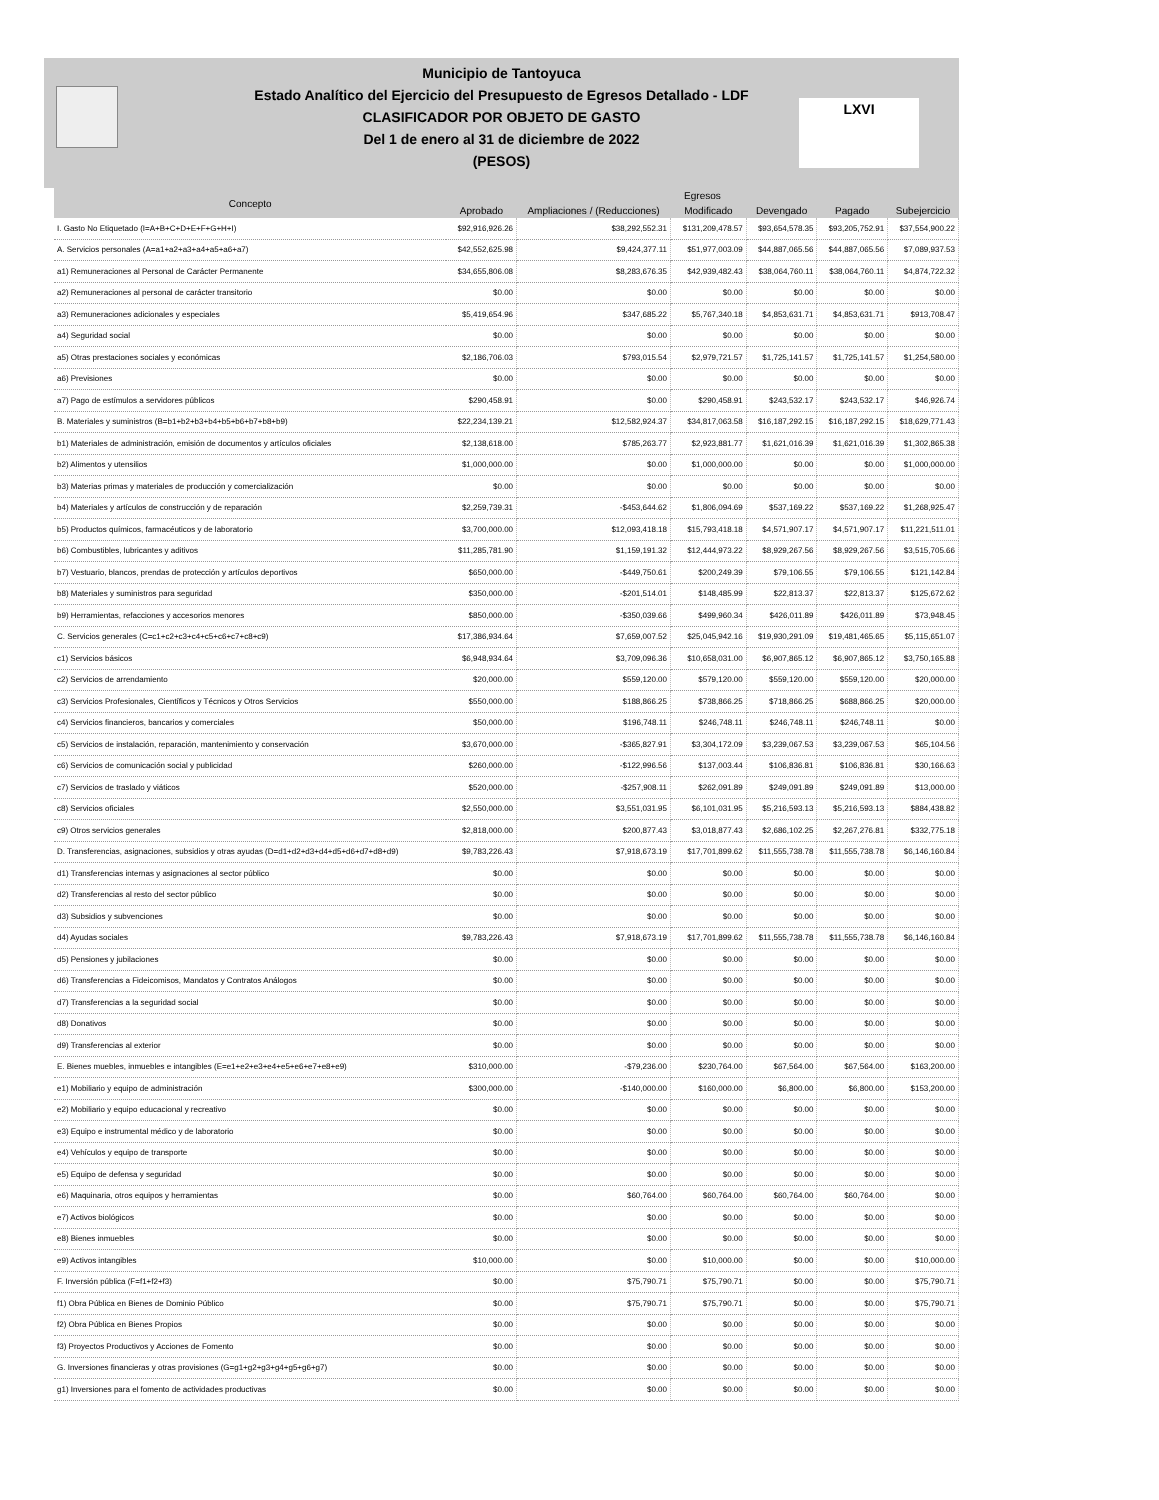LXVI
Municipio de Tantoyuca
Estado Analítico del Ejercicio del Presupuesto de Egresos Detallado - LDF
CLASIFICADOR POR OBJETO DE GASTO
Del 1 de enero al 31 de diciembre de 2022
(PESOS)
| Concepto | Egresos | | | | | |
| --- | --- | --- | --- | --- | --- | --- |
| | Aprobado | Ampliaciones / (Reducciones) | Modificado | Devengado | Pagado | Subejercicio |
| I. Gasto No Etiquetado (I=A+B+C+D+E+F+G+H+I) | $92,916,926.26 | $38,292,552.31 | $131,209,478.57 | $93,654,578.35 | $93,205,752.91 | $37,554,900.22 |
| A. Servicios personales (A=a1+a2+a3+a4+a5+a6+a7) | $42,552,625.98 | $9,424,377.11 | $51,977,003.09 | $44,887,065.56 | $44,887,065.56 | $7,089,937.53 |
| a1) Remuneraciones al Personal de Carácter Permanente | $34,655,806.08 | $8,283,676.35 | $42,939,482.43 | $38,064,760.11 | $38,064,760.11 | $4,874,722.32 |
| a2) Remuneraciones al personal de carácter transitorio | $0.00 | $0.00 | $0.00 | $0.00 | $0.00 | $0.00 |
| a3) Remuneraciones adicionales y especiales | $5,419,654.96 | $347,685.22 | $5,767,340.18 | $4,853,631.71 | $4,853,631.71 | $913,708.47 |
| a4) Seguridad social | $0.00 | $0.00 | $0.00 | $0.00 | $0.00 | $0.00 |
| a5) Otras prestaciones sociales y económicas | $2,186,706.03 | $793,015.54 | $2,979,721.57 | $1,725,141.57 | $1,725,141.57 | $1,254,580.00 |
| a6) Previsiones | $0.00 | $0.00 | $0.00 | $0.00 | $0.00 | $0.00 |
| a7) Pago de estímulos a servidores públicos | $290,458.91 | $0.00 | $290,458.91 | $243,532.17 | $243,532.17 | $46,926.74 |
| B. Materiales y suministros (B=b1+b2+b3+b4+b5+b6+b7+b8+b9) | $22,234,139.21 | $12,582,924.37 | $34,817,063.58 | $16,187,292.15 | $16,187,292.15 | $18,629,771.43 |
| b1) Materiales de administración, emisión de documentos y artículos oficiales | $2,138,618.00 | $785,263.77 | $2,923,881.77 | $1,621,016.39 | $1,621,016.39 | $1,302,865.38 |
| b2) Alimentos y utensilios | $1,000,000.00 | $0.00 | $1,000,000.00 | $0.00 | $0.00 | $1,000,000.00 |
| b3) Materias primas y materiales de producción y comercialización | $0.00 | $0.00 | $0.00 | $0.00 | $0.00 | $0.00 |
| b4) Materiales y artículos de construcción y de reparación | $2,259,739.31 | -$453,644.62 | $1,806,094.69 | $537,169.22 | $537,169.22 | $1,268,925.47 |
| b5) Productos químicos, farmacéuticos y de laboratorio | $3,700,000.00 | $12,093,418.18 | $15,793,418.18 | $4,571,907.17 | $4,571,907.17 | $11,221,511.01 |
| b6) Combustibles, lubricantes y aditivos | $11,285,781.90 | $1,159,191.32 | $12,444,973.22 | $8,929,267.56 | $8,929,267.56 | $3,515,705.66 |
| b7) Vestuario, blancos, prendas de protección y artículos deportivos | $650,000.00 | -$449,750.61 | $200,249.39 | $79,106.55 | $79,106.55 | $121,142.84 |
| b8) Materiales y suministros para seguridad | $350,000.00 | -$201,514.01 | $148,485.99 | $22,813.37 | $22,813.37 | $125,672.62 |
| b9) Herramientas, refacciones y accesorios menores | $850,000.00 | -$350,039.66 | $499,960.34 | $426,011.89 | $426,011.89 | $73,948.45 |
| C. Servicios generales (C=c1+c2+c3+c4+c5+c6+c7+c8+c9) | $17,386,934.64 | $7,659,007.52 | $25,045,942.16 | $19,930,291.09 | $19,481,465.65 | $5,115,651.07 |
| c1) Servicios básicos | $6,948,934.64 | $3,709,096.36 | $10,658,031.00 | $6,907,865.12 | $6,907,865.12 | $3,750,165.88 |
| c2) Servicios de arrendamiento | $20,000.00 | $559,120.00 | $579,120.00 | $559,120.00 | $559,120.00 | $20,000.00 |
| c3) Servicios Profesionales, Científicos y Técnicos y Otros Servicios | $550,000.00 | $188,866.25 | $738,866.25 | $718,866.25 | $688,866.25 | $20,000.00 |
| c4) Servicios financieros, bancarios y comerciales | $50,000.00 | $196,748.11 | $246,748.11 | $246,748.11 | $246,748.11 | $0.00 |
| c5) Servicios de instalación, reparación, mantenimiento y conservación | $3,670,000.00 | -$365,827.91 | $3,304,172.09 | $3,239,067.53 | $3,239,067.53 | $65,104.56 |
| c6) Servicios de comunicación social y publicidad | $260,000.00 | -$122,996.56 | $137,003.44 | $106,836.81 | $106,836.81 | $30,166.63 |
| c7) Servicios de traslado y viáticos | $520,000.00 | -$257,908.11 | $262,091.89 | $249,091.89 | $249,091.89 | $13,000.00 |
| c8) Servicios oficiales | $2,550,000.00 | $3,551,031.95 | $6,101,031.95 | $5,216,593.13 | $5,216,593.13 | $884,438.82 |
| c9) Otros servicios generales | $2,818,000.00 | $200,877.43 | $3,018,877.43 | $2,686,102.25 | $2,267,276.81 | $332,775.18 |
| D. Transferencias, asignaciones, subsidios y otras ayudas (D=d1+d2+d3+d4+d5+d6+d7+d8+d9) | $9,783,226.43 | $7,918,673.19 | $17,701,899.62 | $11,555,738.78 | $11,555,738.78 | $6,146,160.84 |
| d1) Transferencias internas y asignaciones al sector público | $0.00 | $0.00 | $0.00 | $0.00 | $0.00 | $0.00 |
| d2) Transferencias al resto del sector público | $0.00 | $0.00 | $0.00 | $0.00 | $0.00 | $0.00 |
| d3) Subsidios y subvenciones | $0.00 | $0.00 | $0.00 | $0.00 | $0.00 | $0.00 |
| d4) Ayudas sociales | $9,783,226.43 | $7,918,673.19 | $17,701,899.62 | $11,555,738.78 | $11,555,738.78 | $6,146,160.84 |
| d5) Pensiones y jubilaciones | $0.00 | $0.00 | $0.00 | $0.00 | $0.00 | $0.00 |
| d6) Transferencias a Fideicomisos, Mandatos y Contratos Análogos | $0.00 | $0.00 | $0.00 | $0.00 | $0.00 | $0.00 |
| d7) Transferencias a la seguridad social | $0.00 | $0.00 | $0.00 | $0.00 | $0.00 | $0.00 |
| d8) Donativos | $0.00 | $0.00 | $0.00 | $0.00 | $0.00 | $0.00 |
| d9) Transferencias al exterior | $0.00 | $0.00 | $0.00 | $0.00 | $0.00 | $0.00 |
| E. Bienes muebles, inmuebles e intangibles (E=e1+e2+e3+e4+e5+e6+e7+e8+e9) | $310,000.00 | -$79,236.00 | $230,764.00 | $67,564.00 | $67,564.00 | $163,200.00 |
| e1) Mobiliario y equipo de administración | $300,000.00 | -$140,000.00 | $160,000.00 | $6,800.00 | $6,800.00 | $153,200.00 |
| e2) Mobiliario y equipo educacional y recreativo | $0.00 | $0.00 | $0.00 | $0.00 | $0.00 | $0.00 |
| e3) Equipo e instrumental médico y de laboratorio | $0.00 | $0.00 | $0.00 | $0.00 | $0.00 | $0.00 |
| e4) Vehículos y equipo de transporte | $0.00 | $0.00 | $0.00 | $0.00 | $0.00 | $0.00 |
| e5) Equipo de defensa y seguridad | $0.00 | $0.00 | $0.00 | $0.00 | $0.00 | $0.00 |
| e6) Maquinaria, otros equipos y herramientas | $0.00 | $60,764.00 | $60,764.00 | $60,764.00 | $60,764.00 | $0.00 |
| e7) Activos biológicos | $0.00 | $0.00 | $0.00 | $0.00 | $0.00 | $0.00 |
| e8) Bienes inmuebles | $0.00 | $0.00 | $0.00 | $0.00 | $0.00 | $0.00 |
| e9) Activos intangibles | $10,000.00 | $0.00 | $10,000.00 | $0.00 | $0.00 | $10,000.00 |
| F. Inversión pública (F=f1+f2+f3) | $0.00 | $75,790.71 | $75,790.71 | $0.00 | $0.00 | $75,790.71 |
| f1) Obra Pública en Bienes de Dominio Público | $0.00 | $75,790.71 | $75,790.71 | $0.00 | $0.00 | $75,790.71 |
| f2) Obra Pública en Bienes Propios | $0.00 | $0.00 | $0.00 | $0.00 | $0.00 | $0.00 |
| f3) Proyectos Productivos y Acciones de Fomento | $0.00 | $0.00 | $0.00 | $0.00 | $0.00 | $0.00 |
| G. Inversiones financieras y otras provisiones (G=g1+g2+g3+g4+g5+g6+g7) | $0.00 | $0.00 | $0.00 | $0.00 | $0.00 | $0.00 |
| g1) Inversiones para el fomento de actividades productivas | $0.00 | $0.00 | $0.00 | $0.00 | $0.00 | $0.00 |